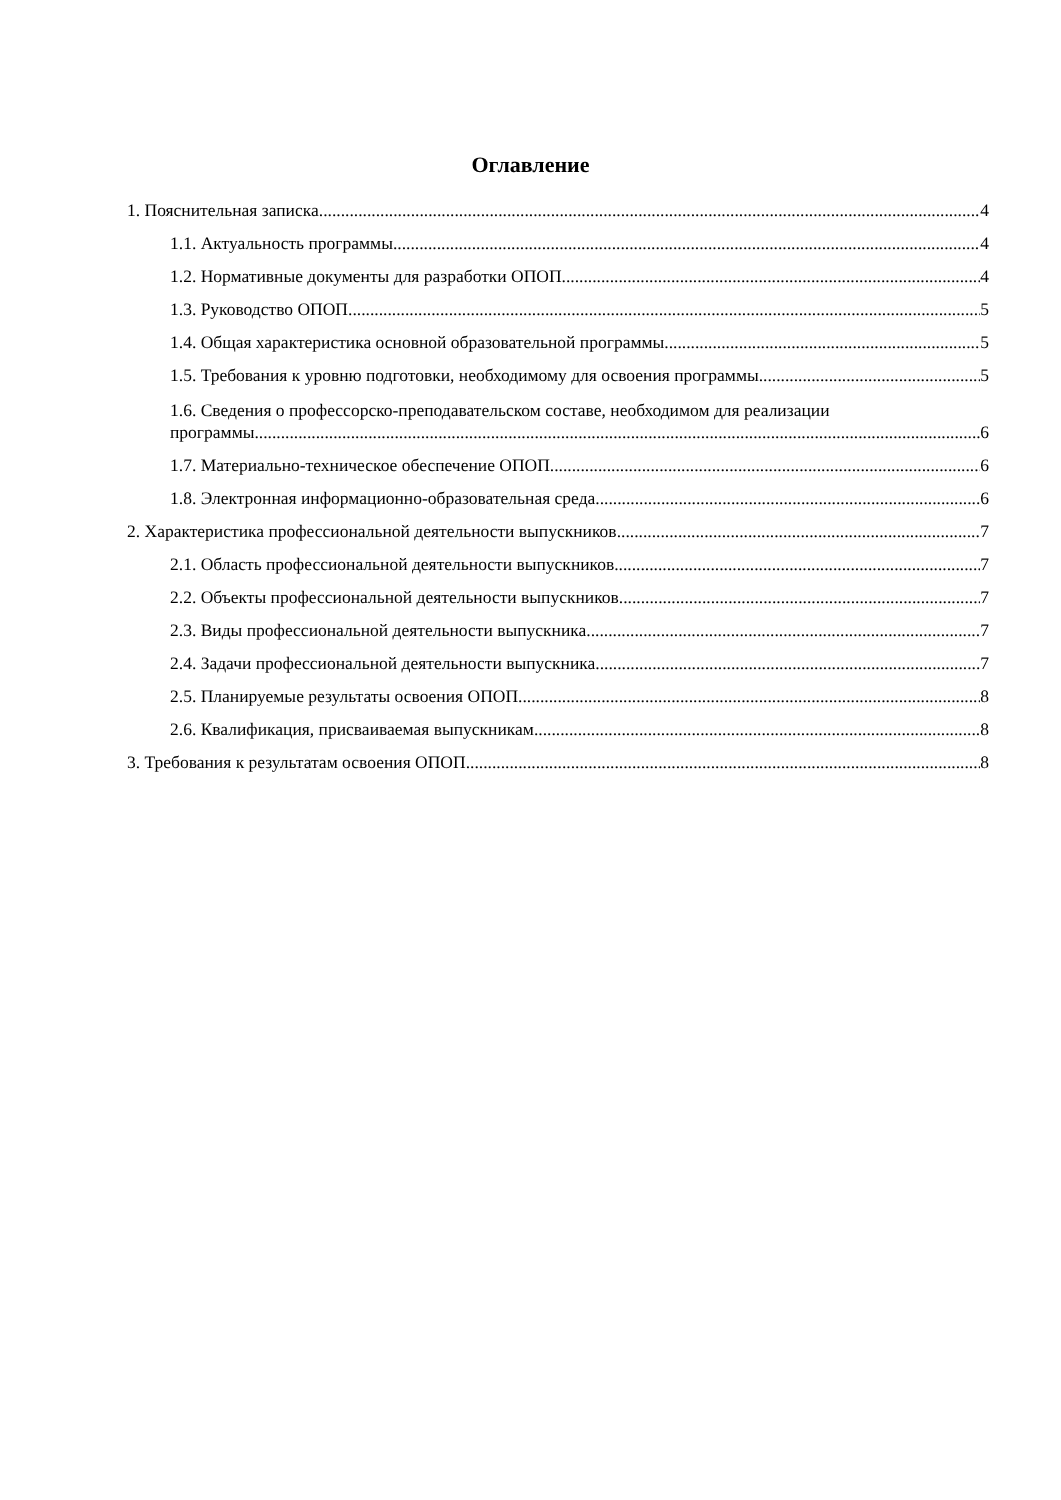Оглавление
1. Пояснительная записка 4
1.1. Актуальность программы 4
1.2. Нормативные документы для разработки ОПОП 4
1.3. Руководство ОПОП 5
1.4. Общая характеристика основной образовательной программы 5
1.5. Требования к уровню подготовки, необходимому для освоения программы 5
1.6. Сведения о профессорско-преподавательском составе, необходимом для реализации
программы 6
1.7. Материально-техническое обеспечение ОПОП 6
1.8. Электронная информационно-образовательная среда 6
2. Характеристика профессиональной деятельности выпускников 7
2.1. Область профессиональной деятельности выпускников 7
2.2. Объекты профессиональной деятельности выпускников 7
2.3. Виды профессиональной деятельности выпускника 7
2.4. Задачи профессиональной деятельности выпускника 7
2.5. Планируемые результаты освоения ОПОП 8
2.6. Квалификация, присваиваемая выпускникам 8
3. Требования к результатам освоения ОПОП 8